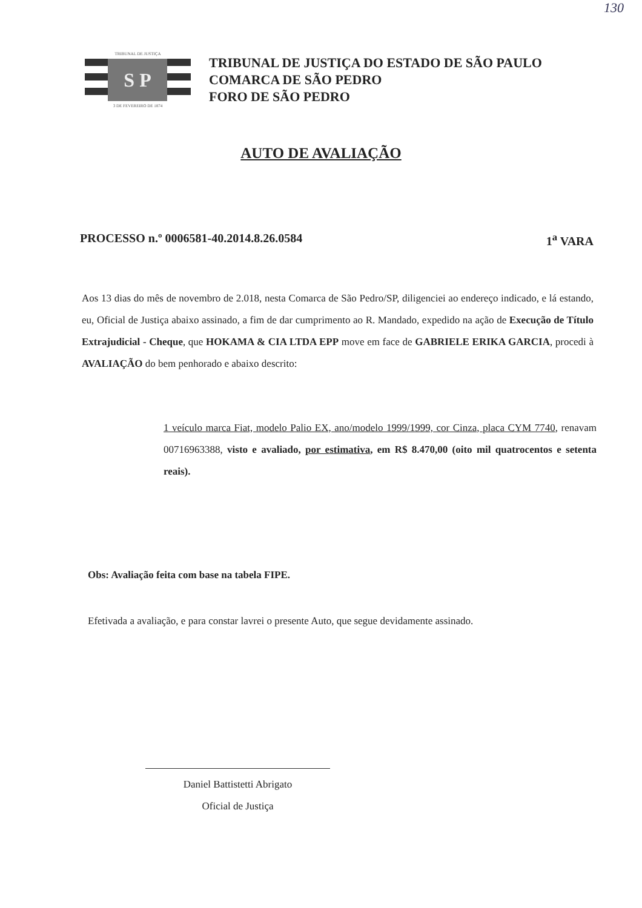130
TRIBUNAL DE JUSTIÇA
S P
3 DE FEVEREIRO DE 1874
TRIBUNAL DE JUSTIÇA DO ESTADO DE SÃO PAULO
COMARCA DE SÃO PEDRO
FORO DE SÃO PEDRO
AUTO DE AVALIAÇÃO
PROCESSO n.º 0006581-40.2014.8.26.0584 1<sup>a</sup> VARA
Aos 13 dias do mês de novembro de 2.018, nesta Comarca de São Pedro/SP, diligenciei ao endereço indicado, e lá estando, eu, Oficial de Justiça abaixo assinado, a fim de dar cumprimento ao R. Mandado, expedido na ação de Execução de Título Extrajudicial - Cheque, que HOKAMA & CIA LTDA EPP move em face de GABRIELE ERIKA GARCIA, procedi à AVALIAÇÃO do bem penhorado e abaixo descrito:
1 veículo marca Fiat, modelo Palio EX, ano/modelo 1999/1999, cor Cinza, placa CYM 7740, renavam 00716963388, visto e avaliado, por estimativa, em R$ 8.470,00 (oito mil quatrocentos e setenta reais).
Obs: Avaliação feita com base na tabela FIPE.
Efetivada a avaliação, e para constar lavrei o presente Auto, que segue devidamente assinado.
Daniel Battistetti Abrigato
Oficial de Justiça